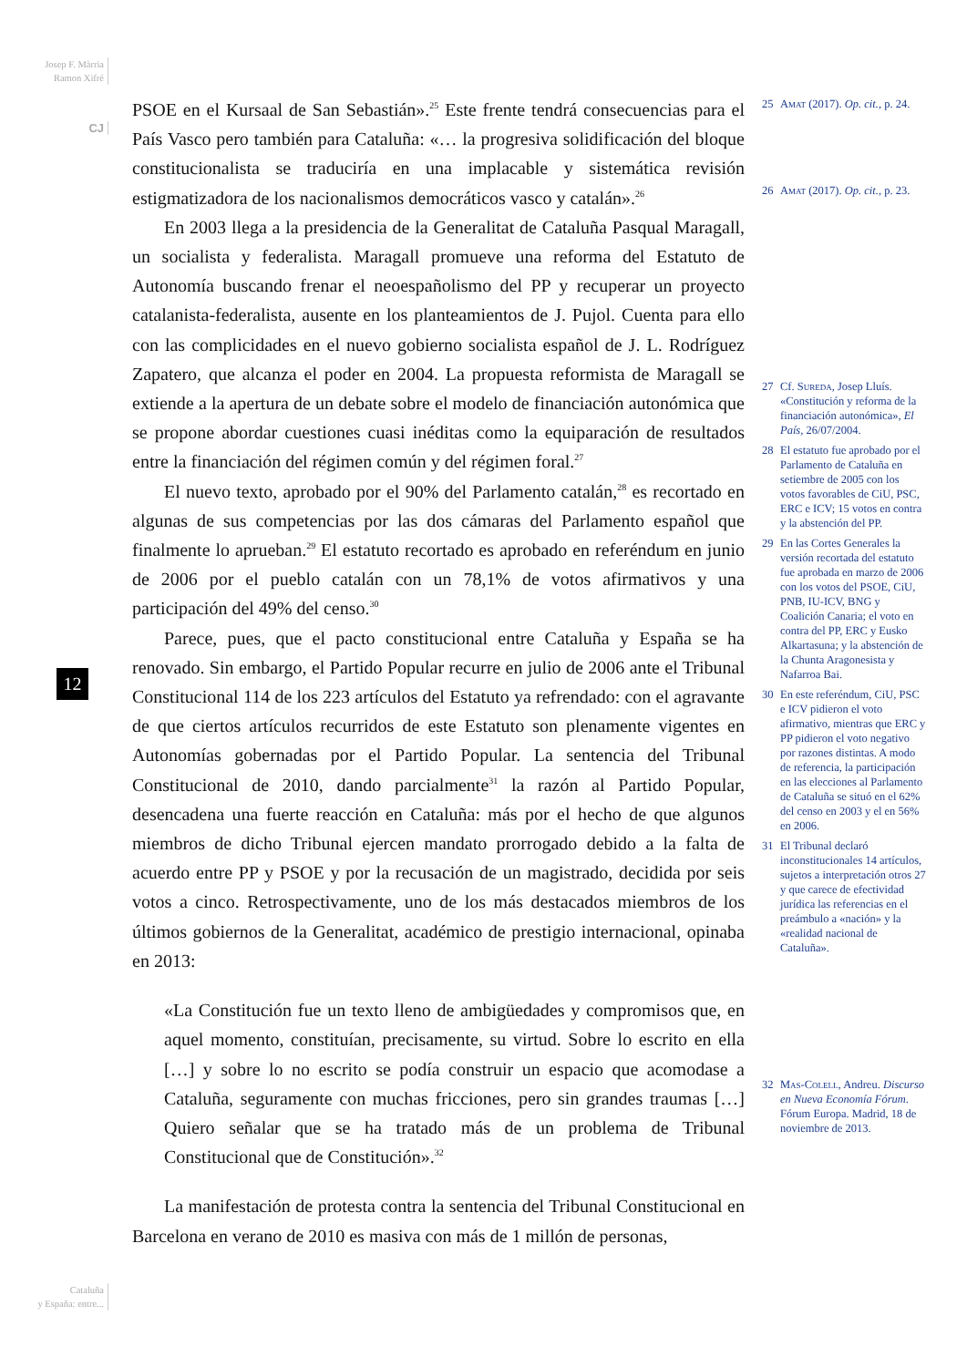Josep F. Màrria
Ramon Xifré
CJ
PSOE en el Kursaal de San Sebastián».<sup>25</sup> Este frente tendrá consecuencias para el País Vasco pero también para Cataluña: «… la progresiva solidificación del bloque constitucionalista se traduciría en una implacable y sistemática revisión estigmatizadora de los nacionalismos democráticos vasco y catalán».<sup>26</sup>
En 2003 llega a la presidencia de la Generalitat de Cataluña Pasqual Maragall, un socialista y federalista. Maragall promueve una reforma del Estatuto de Autonomía buscando frenar el neoespañolismo del PP y recuperar un proyecto catalanista-federalista, ausente en los planteamientos de J. Pujol. Cuenta para ello con las complicidades en el nuevo gobierno socialista español de J. L. Rodríguez Zapatero, que alcanza el poder en 2004. La propuesta reformista de Maragall se extiende a la apertura de un debate sobre el modelo de financiación autonómica que se propone abordar cuestiones cuasi inéditas como la equiparación de resultados entre la financiación del régimen común y del régimen foral.<sup>27</sup>
El nuevo texto, aprobado por el 90% del Parlamento catalán,<sup>28</sup> es recortado en algunas de sus competencias por las dos cámaras del Parlamento español que finalmente lo aprueban.<sup>29</sup> El estatuto recortado es aprobado en referéndum en junio de 2006 por el pueblo catalán con un 78,1% de votos afirmativos y una participación del 49% del censo.<sup>30</sup>
Parece, pues, que el pacto constitucional entre Cataluña y España se ha renovado. Sin embargo, el Partido Popular recurre en julio de 2006 ante el Tribunal Constitucional 114 de los 223 artículos del Estatuto ya refrendado: con el agravante de que ciertos artículos recurridos de este Estatuto son plenamente vigentes en Autonomías gobernadas por el Partido Popular. La sentencia del Tribunal Constitucional de 2010, dando parcialmente<sup>31</sup> la razón al Partido Popular, desencadena una fuerte reacción en Cataluña: más por el hecho de que algunos miembros de dicho Tribunal ejercen mandato prorrogado debido a la falta de acuerdo entre PP y PSOE y por la recusación de un magistrado, decidida por seis votos a cinco. Retrospectivamente, uno de los más destacados miembros de los últimos gobiernos de la Generalitat, académico de prestigio internacional, opinaba en 2013:
«La Constitución fue un texto lleno de ambigüedades y compromisos que, en aquel momento, constituían, precisamente, su virtud. Sobre lo escrito en ella […] y sobre lo no escrito se podía construir un espacio que acomodase a Cataluña, seguramente con muchas fricciones, pero sin grandes traumas […] Quiero señalar que se ha tratado más de un problema de Tribunal Constitucional que de Constitución».<sup>32</sup>
La manifestación de protesta contra la sentencia del Tribunal Constitucional en Barcelona en verano de 2010 es masiva con más de 1 millón de personas,
25 Amat (2017). Op. cit., p. 24.
26 Amat (2017). Op. cit., p. 23.
27 Cf. Sureda, Josep Lluís. «Constitución y reforma de la financiación autonómica», El País, 26/07/2004.
28 El estatuto fue aprobado por el Parlamento de Cataluña en setiembre de 2005 con los votos favorables de CiU, PSC, ERC e ICV; 15 votos en contra y la abstención del PP.
29 En las Cortes Generales la versión recortada del estatuto fue aprobada en marzo de 2006 con los votos del PSOE, CiU, PNB, IU-ICV, BNG y Coalición Canaria; el voto en contra del PP, ERC y Eusko Alkartasuna; y la abstención de la Chunta Aragonesista y Nafarroa Bai.
30 En este referéndum, CiU, PSC e ICV pidieron el voto afirmativo, mientras que ERC y PP pidieron el voto negativo por razones distintas. A modo de referencia, la participación en las elecciones al Parlamento de Cataluña se situó en el 62% del censo en 2003 y el en 56% en 2006.
31 El Tribunal declaró inconstitucionales 14 artículos, sujetos a interpretación otros 27 y que carece de efectividad jurídica las referencias en el preámbulo a «nación» y la «realidad nacional de Cataluña».
32 Mas-Colell, Andreu. Discurso en Nueva Economía Fórum. Fórum Europa. Madrid, 18 de noviembre de 2013.
12
Cataluña
y España: entre...